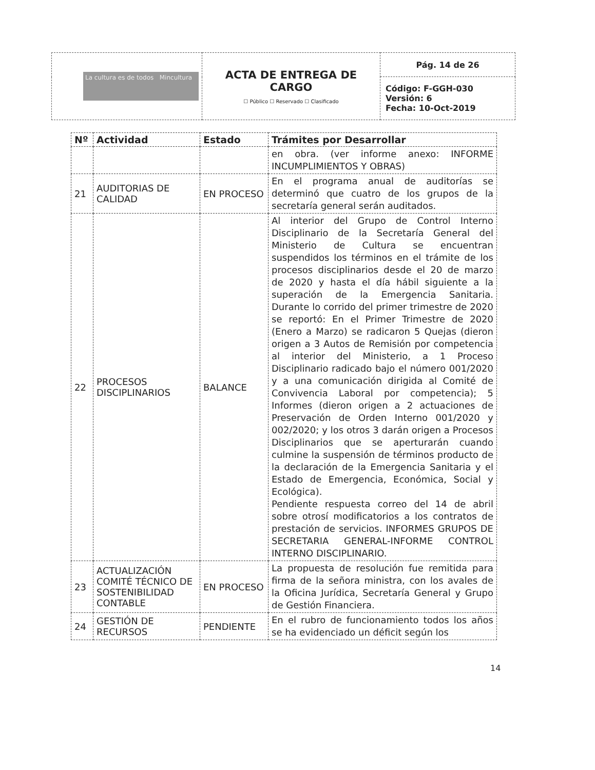| La cultura es de todos Mincultura | ACTA DE ENTREGA DE CARGO ☐ Público ☐ Reservado ☐ Clasificado | Pág. 14 de 26 |
| | | Código: F-GGH-030 Versión: 6 Fecha: 10-Oct-2019 |
| Nº | Actividad | Estado | Trámites por Desarrollar |
| --- | --- | --- | --- |
| | | | en obra. (ver informe anexo: INFORME INCUMPLIMIENTOS Y OBRAS) |
| 21 | AUDITORIAS DE CALIDAD | EN PROCESO | En el programa anual de auditorías se determinó que cuatro de los grupos de la secretaría general serán auditados. |
| 22 | PROCESOS DISCIPLINARIOS | BALANCE | Al interior del Grupo de Control Interno Disciplinario de la Secretaría General del Ministerio de Cultura se encuentran suspendidos los términos en el trámite de los procesos disciplinarios desde el 20 de marzo de 2020 y hasta el día hábil siguiente a la superación de la Emergencia Sanitaria. Durante lo corrido del primer trimestre de 2020 se reportó: En el Primer Trimestre de 2020 (Enero a Marzo) se radicaron 5 Quejas (dieron origen a 3 Autos de Remisión por competencia al interior del Ministerio, a 1 Proceso Disciplinario radicado bajo el número 001/2020 y a una comunicación dirigida al Comité de Convivencia Laboral por competencia); 5 Informes (dieron origen a 2 actuaciones de Preservación de Orden Interno 001/2020 y 002/2020; y los otros 3 darán origen a Procesos Disciplinarios que se aperturarán cuando culmine la suspensión de términos producto de la declaración de la Emergencia Sanitaria y el Estado de Emergencia, Económica, Social y Ecológica). Pendiente respuesta correo del 14 de abril sobre otrosí modificatorios a los contratos de prestación de servicios. INFORMES GRUPOS DE SECRETARIA GENERAL-INFORME CONTROL INTERNO DISCIPLINARIO. |
| 23 | ACTUALIZACIÓN COMITÉ TÉCNICO DE SOSTENIBILIDAD CONTABLE | EN PROCESO | La propuesta de resolución fue remitida para firma de la señora ministra, con los avales de la Oficina Jurídica, Secretaría General y Grupo de Gestión Financiera. |
| 24 | GESTIÓN DE RECURSOS | PENDIENTE | En el rubro de funcionamiento todos los años se ha evidenciado un déficit según los |
14